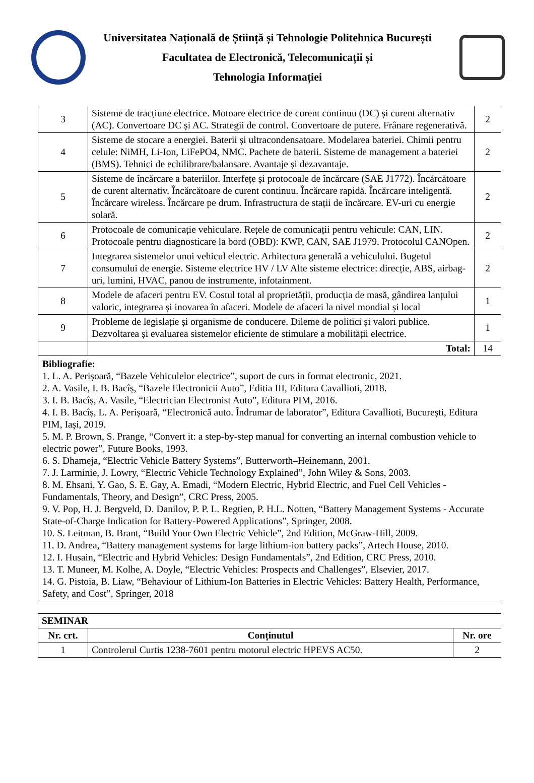Universitatea Națională de Știință și Tehnologie Politehnica București
Facultatea de Electronică, Telecomunicații și
Tehnologia Informației
| 3 | Sisteme de tracțiune electrice. Motoare electrice de curent continuu (DC) și curent alternativ (AC). Convertoare DC și AC. Strategii de control. Convertoare de putere. Frânare regenerativă. | 2 |
| 4 | Sisteme de stocare a energiei. Baterii și ultracondensatoare. Modelarea bateriei. Chimii pentru celule: NiMH, Li-Ion, LiFePO4, NMC. Pachete de baterii. Sisteme de management a bateriei (BMS). Tehnici de echilibrare/balansare. Avantaje și dezavantaje. | 2 |
| 5 | Sisteme de încărcare a bateriilor. Interfețe și protocoale de încărcare (SAE J1772). Încărcătoare de curent alternativ. Încărcătoare de curent continuu. Încărcare rapidă. Încărcare inteligentă. Încărcare wireless. Încărcare pe drum. Infrastructura de stații de încărcare. EV-uri cu energie solară. | 2 |
| 6 | Protocoale de comunicație vehiculare. Rețele de comunicații pentru vehicule: CAN, LIN. Protocoale pentru diagnosticare la bord (OBD): KWP, CAN, SAE J1979. Protocolul CANOpen. | 2 |
| 7 | Integrarea sistemelor unui vehicul electric. Arhitectura generală a vehiculului. Bugetul consumului de energie. Sisteme electrice HV / LV Alte sisteme electrice: direcție, ABS, airbag-uri, lumini, HVAC, panou de instrumente, infotainment. | 2 |
| 8 | Modele de afaceri pentru EV. Costul total al proprietății, producția de masă, gândirea lanțului valoric, integrarea și inovarea în afaceri. Modele de afaceri la nivel mondial și local | 1 |
| 9 | Probleme de legislație și organisme de conducere. Dileme de politici și valori publice. Dezvoltarea și evaluarea sistemelor eficiente de stimulare a mobilității electrice. | 1 |
| | Total: | 14 |
| Bibliografie: 1. L. A. Perișoară, “Bazele Vehiculelor electrice”, suport de curs in format electronic, 2021. 2. A. Vasile, I. B. Bacîș, “Bazele Electronicii Auto”, Editia III, Editura Cavallioti, 2018. 3. I. B. Bacîș, A. Vasile, “Electrician Electronist Auto”, Editura PIM, 2016. 4. I. B. Bacîș, L. A. Perișoară, “Electronică auto. Îndrumar de laborator”, Editura Cavallioti, București, Editura PIM, Iași, 2019. 5. M. P. Brown, S. Prange, “Convert it: a step-by-step manual for converting an internal combustion vehicle to electric power”, Future Books, 1993. 6. S. Dhameja, “Electric Vehicle Battery Systems”, Butterworth–Heinemann, 2001. 7. J. Larminie, J. Lowry, “Electric Vehicle Technology Explained”, John Wiley & Sons, 2003. 8. M. Ehsani, Y. Gao, S. E. Gay, A. Emadi, “Modern Electric, Hybrid Electric, and Fuel Cell Vehicles - Fundamentals, Theory, and Design”, CRC Press, 2005. 9. V. Pop, H. J. Bergveld, D. Danilov, P. P. L. Regtien, P. H.L. Notten, “Battery Management Systems - Accurate State-of-Charge Indication for Battery-Powered Applications”, Springer, 2008. 10. S. Leitman, B. Brant, “Build Your Own Electric Vehicle”, 2nd Edition, McGraw-Hill, 2009. 11. D. Andrea, “Battery management systems for large lithium-ion battery packs”, Artech House, 2010. 12. I. Husain, “Electric and Hybrid Vehicles: Design Fundamentals”, 2nd Edition, CRC Press, 2010. 13. T. Muneer, M. Kolhe, A. Doyle, “Electric Vehicles: Prospects and Challenges”, Elsevier, 2017. 14. G. Pistoia, B. Liaw, “Behaviour of Lithium-Ion Batteries in Electric Vehicles: Battery Health, Performance, Safety, and Cost”, Springer, 2018 | | |
| SEMINAR | | |
| --- | --- | --- |
| Nr. crt. | Conținutul | Nr. ore |
| 1 | Controlerul Curtis 1238-7601 pentru motorul electric HPEVS AC50. | 2 |